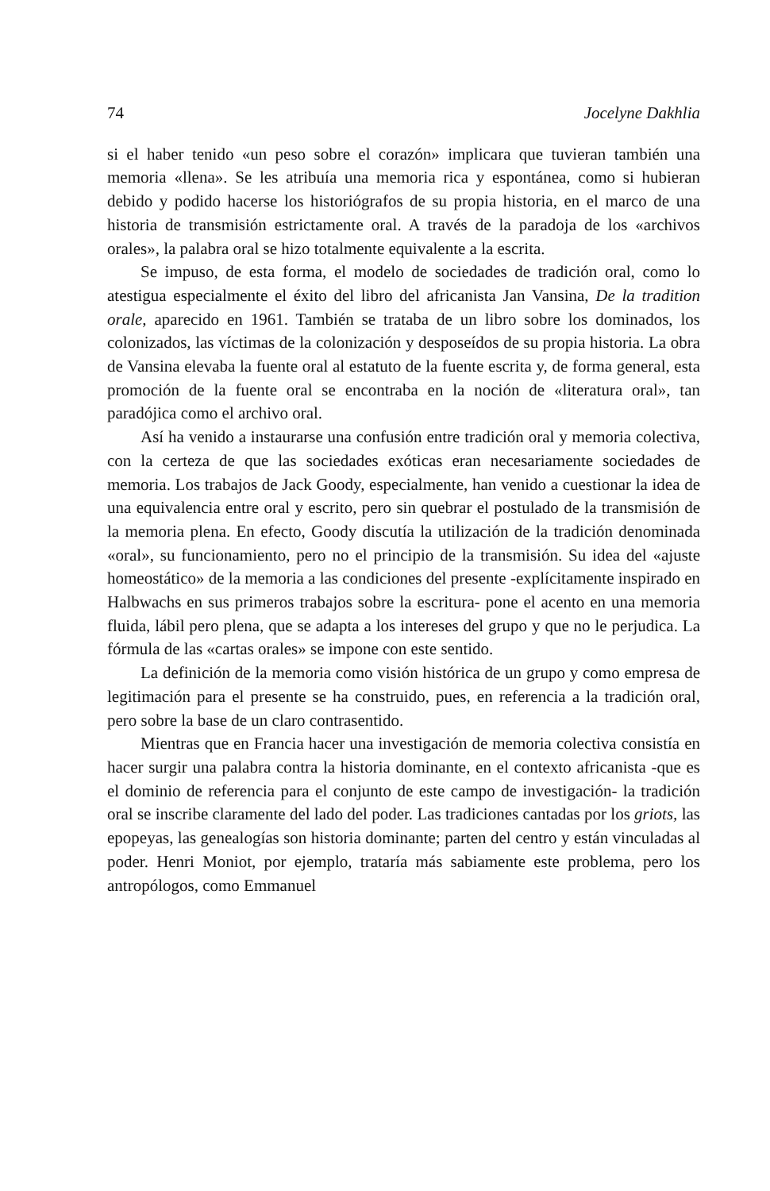74 Jocelyne Dakhlia
si el haber tenido «un peso sobre el corazón» implicara que tuvieran también una memoria «llena». Se les atribuía una memoria rica y espontánea, como si hubieran debido y podido hacerse los historiógrafos de su propia historia, en el marco de una historia de transmisión estrictamente oral. A través de la paradoja de los «archivos orales», la palabra oral se hizo totalmente equivalente a la escrita.
Se impuso, de esta forma, el modelo de sociedades de tradición oral, como lo atestigua especialmente el éxito del libro del africanista Jan Vansina, De la tradition orale, aparecido en 1961. También se trataba de un libro sobre los dominados, los colonizados, las víctimas de la colonización y desposeídos de su propia historia. La obra de Vansina elevaba la fuente oral al estatuto de la fuente escrita y, de forma general, esta promoción de la fuente oral se encontraba en la noción de «literatura oral», tan paradójica como el archivo oral.
Así ha venido a instaurarse una confusión entre tradición oral y memoria colectiva, con la certeza de que las sociedades exóticas eran necesariamente sociedades de memoria. Los trabajos de Jack Goody, especialmente, han venido a cuestionar la idea de una equivalencia entre oral y escrito, pero sin quebrar el postulado de la transmisión de la memoria plena. En efecto, Goody discutía la utilización de la tradición denominada «oral», su funcionamiento, pero no el principio de la transmisión. Su idea del «ajuste homeostático» de la memoria a las condiciones del presente -explícitamente inspirado en Halbwachs en sus primeros trabajos sobre la escritura- pone el acento en una memoria fluida, lábil pero plena, que se adapta a los intereses del grupo y que no le perjudica. La fórmula de las «cartas orales» se impone con este sentido.
La definición de la memoria como visión histórica de un grupo y como empresa de legitimación para el presente se ha construido, pues, en referencia a la tradición oral, pero sobre la base de un claro contrasentido.
Mientras que en Francia hacer una investigación de memoria colectiva consistía en hacer surgir una palabra contra la historia dominante, en el contexto africanista -que es el dominio de referencia para el conjunto de este campo de investigación- la tradición oral se inscribe claramente del lado del poder. Las tradiciones cantadas por los griots, las epopeyas, las genealogías son historia dominante; parten del centro y están vinculadas al poder. Henri Moniot, por ejemplo, trataría más sabiamente este problema, pero los antropólogos, como Emmanuel